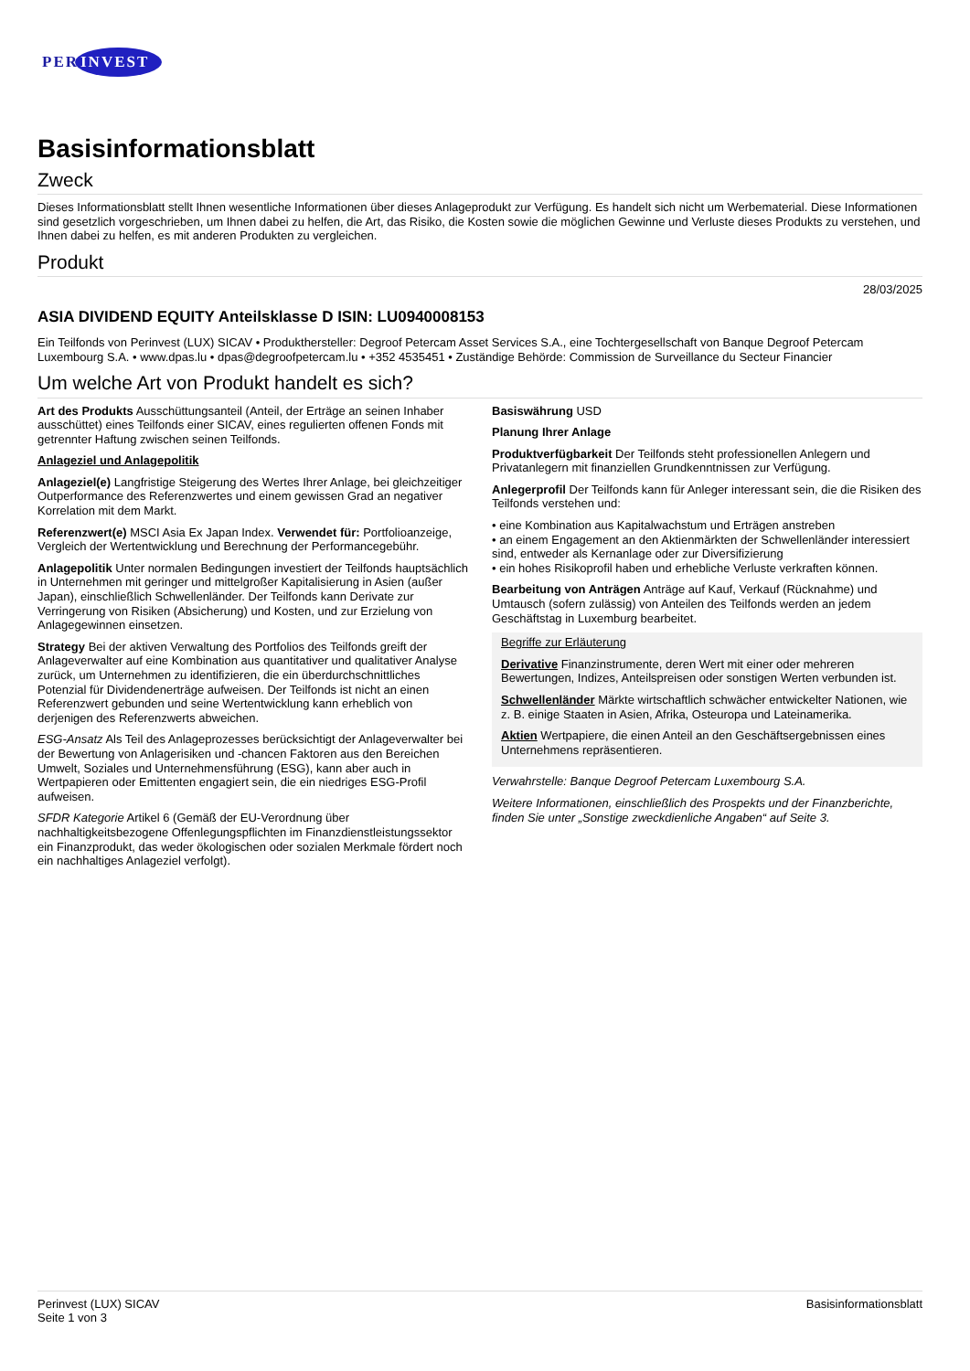PER INVEST
Basisinformationsblatt
Zweck
Dieses Informationsblatt stellt Ihnen wesentliche Informationen über dieses Anlageprodukt zur Verfügung. Es handelt sich nicht um Werbematerial. Diese Informationen sind gesetzlich vorgeschrieben, um Ihnen dabei zu helfen, die Art, das Risiko, die Kosten sowie die möglichen Gewinne und Verluste dieses Produkts zu verstehen, und Ihnen dabei zu helfen, es mit anderen Produkten zu vergleichen.
Produkt
28/03/2025
ASIA DIVIDEND EQUITY Anteilsklasse D ISIN: LU0940008153
Ein Teilfonds von Perinvest (LUX) SICAV • Produkthersteller: Degroof Petercam Asset Services S.A., eine Tochtergesellschaft von Banque Degroof Petercam Luxembourg S.A. • www.dpas.lu • dpas@degroofpetercam.lu • +352 4535451 • Zuständige Behörde: Commission de Surveillance du Secteur Financier
Um welche Art von Produkt handelt es sich?
Art des Produkts Ausschüttungsanteil (Anteil, der Erträge an seinen Inhaber ausschüttet) eines Teilfonds einer SICAV, eines regulierten offenen Fonds mit getrennter Haftung zwischen seinen Teilfonds.
Anlageziel und Anlagepolitik
Anlageziel(e) Langfristige Steigerung des Wertes Ihrer Anlage, bei gleichzeitiger Outperformance des Referenzwertes und einem gewissen Grad an negativer Korrelation mit dem Markt.
Referenzwert(e) MSCI Asia Ex Japan Index. Verwendet für: Portfolioanzeige, Vergleich der Wertentwicklung und Berechnung der Performancegebühr.
Anlagepolitik Unter normalen Bedingungen investiert der Teilfonds hauptsächlich in Unternehmen mit geringer und mittelgroßer Kapitalisierung in Asien (außer Japan), einschließlich Schwellenländer. Der Teilfonds kann Derivate zur Verringerung von Risiken (Absicherung) und Kosten, und zur Erzielung von Anlagegewinnen einsetzen.
Strategy Bei der aktiven Verwaltung des Portfolios des Teilfonds greift der Anlageverwalter auf eine Kombination aus quantitativer und qualitativer Analyse zurück, um Unternehmen zu identifizieren, die ein überdurchschnittliches Potenzial für Dividendenerträge aufweisen. Der Teilfonds ist nicht an einen Referenzwert gebunden und seine Wertentwicklung kann erheblich von derjenigen des Referenzwerts abweichen.
ESG-Ansatz Als Teil des Anlageprozesses berücksichtigt der Anlageverwalter bei der Bewertung von Anlagerisiken und -chancen Faktoren aus den Bereichen Umwelt, Soziales und Unternehmensführung (ESG), kann aber auch in Wertpapieren oder Emittenten engagiert sein, die ein niedriges ESG-Profil aufweisen.
SFDR Kategorie Artikel 6 (Gemäß der EU-Verordnung über nachhaltigkeitsbezogene Offenlegungspflichten im Finanzdienstleistungssektor ein Finanzprodukt, das weder ökologischen oder sozialen Merkmale fördert noch ein nachhaltiges Anlageziel verfolgt).
Basiswährung USD
Planung Ihrer Anlage
Produktverfügbarkeit Der Teilfonds steht professionellen Anlegern und Privatanlegern mit finanziellen Grundkenntnissen zur Verfügung.
Anlegerprofil Der Teilfonds kann für Anleger interessant sein, die die Risiken des Teilfonds verstehen und:
• eine Kombination aus Kapitalwachstum und Erträgen anstreben
• an einem Engagement an den Aktienmärkten der Schwellenländer interessiert sind, entweder als Kernanlage oder zur Diversifizierung
• ein hohes Risikoprofil haben und erhebliche Verluste verkraften können.
Bearbeitung von Anträgen Anträge auf Kauf, Verkauf (Rücknahme) und Umtausch (sofern zulässig) von Anteilen des Teilfonds werden an jedem Geschäftstag in Luxemburg bearbeitet.
Begriffe zur Erläuterung
Derivative Finanzinstrumente, deren Wert mit einer oder mehreren Bewertungen, Indizes, Anteilspreisen oder sonstigen Werten verbunden ist.
Schwellenländer Märkte wirtschaftlich schwächer entwickelter Nationen, wie z. B. einige Staaten in Asien, Afrika, Osteuropa und Lateinamerika.
Aktien Wertpapiere, die einen Anteil an den Geschäftsergebnissen eines Unternehmens repräsentieren.
Verwahrstelle: Banque Degroof Petercam Luxembourg S.A.
Weitere Informationen, einschließlich des Prospekts und der Finanzberichte, finden Sie unter „Sonstige zweckdienliche Angaben“ auf Seite 3.
Perinvest (LUX) SICAV
Seite 1 von 3
Basisinformationsblatt